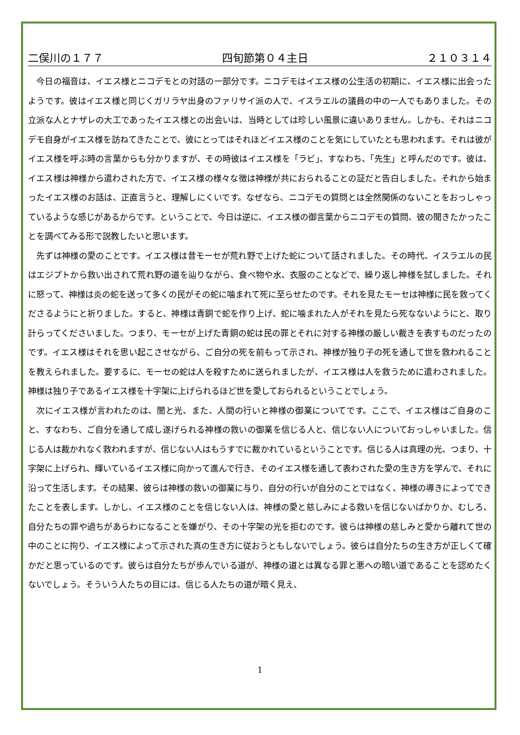二俣川の１７７ 四旬節第０４主日 ２１０３１４
今日の福音は、イエス様とニコデモとの対話の一部分です。ニコデモはイエス様の公生活の初期に、イエス様に出会ったようです。彼はイエス様と同じくガリラヤ出身のファリサイ派の人で、イスラエルの議員の中の一人でもありました。その立派な人とナザレの大工であったイエス様との出会いは、当時としては珍しい風景に違いありません。しかも、それはニコデモ自身がイエス様を訪ねてきたことで、彼にとってはそれほどイエス様のことを気にしていたとも思われます。それは彼がイエス様を呼ぶ時の言葉からも分かりますが、その時彼はイエス様を「ラビ」、すなわち、「先生」と呼んだのです。彼は、イエス様は神様から遣わされた方で、イエス様の様々な徴は神様が共におられることの証だと告白しました。それから始まったイエス様のお話は、正直言うと、理解しにくいです。なぜなら、ニコデモの質問とは全然関係のないことをおっしゃっているような感じがあるからです。ということで、今日は逆に、イエス様の御言葉からニコデモの質問、彼の聞きたかったことを調べてみる形で説教したいと思います。
先ずは神様の愛のことです。イエス様は昔モーセが荒れ野で上げた蛇について話されました。その時代、イスラエルの民はエジプトから救い出されて荒れ野の道を辿りながら、食べ物や水、衣服のことなどで、繰り返し神様を試しました。それに怒って、神様は炎の蛇を送って多くの民がその蛇に噛まれて死に至らせたのです。それを見たモーセは神様に民を救ってくださるようにと祈りました。すると、神様は青銅で蛇を作り上げ、蛇に噛まれた人がそれを見たら死なないようにと、取り計らってくださいました。つまり、モーセが上げた青銅の蛇は民の罪とそれに対する神様の厳しい裁きを表すものだったのです。イエス様はそれを思い起こさせながら、ご自分の死を前もって示され、神様が独り子の死を通して世を救われることを教えられました。要するに、モーセの蛇は人を殺すために送られましたが、イエス様は人を救うために遣わされました。神様は独り子であるイエス様を十字架に上げられるほど世を愛しておられるということでしょう。
次にイエス様が言われたのは、闇と光、また、人間の行いと神様の御業についてです。ここで、イエス様はご自身のこと、すなわち、ご自分を通して成し遂げられる神様の救いの御業を信じる人と、信じない人についておっしゃいました。信じる人は裁かれなく救われますが、信じない人はもうすでに裁かれているということです。信じる人は真理の光、つまり、十字架に上げられ、輝いているイエス様に向かって進んで行き、そのイエス様を通して表わされた愛の生き方を学んで、それに沿って生活します。その結果、彼らは神様の救いの御業に与り、自分の行いが自分のことではなく、神様の導きによってできたことを表します。しかし、イエス様のことを信じない人は、神様の愛と慈しみによる救いを信じないばかりか、むしろ、自分たちの罪や過ちがあらわになることを嫌がり、その十字架の光を拒むのです。彼らは神様の慈しみと愛から離れて世の中のことに拘り、イエス様によって示された真の生き方に従おうともしないでしょう。彼らは自分たちの生き方が正しくて確かだと思っているのです。彼らは自分たちが歩んでいる道が、神様の道とは異なる罪と悪への暗い道であることを認めたくないでしょう。そういう人たちの目には、信じる人たちの道が暗く見え、
1